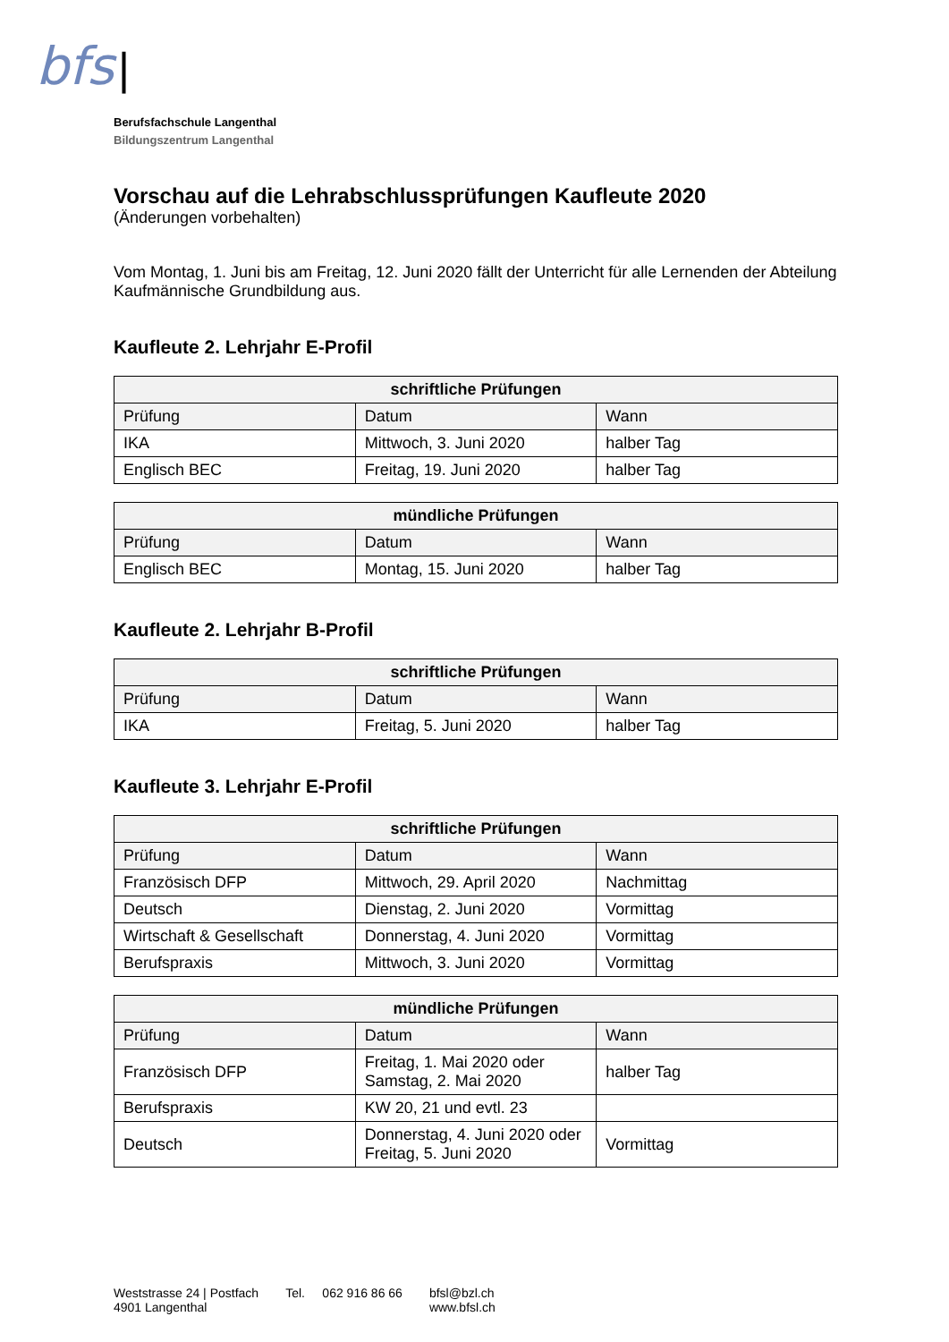bfs |
Berufsfachschule Langenthal
Bildungszentrum Langenthal
Vorschau auf die Lehrabschlussprüfungen Kaufleute 2020
(Änderungen vorbehalten)
Vom Montag, 1. Juni bis am Freitag, 12. Juni 2020 fällt der Unterricht für alle Lernenden der Abteilung Kaufmännische Grundbildung aus.
Kaufleute 2. Lehrjahr E-Profil
| schriftliche Prüfungen | | |
| --- | --- | --- |
| Prüfung | Datum | Wann |
| IKA | Mittwoch, 3. Juni 2020 | halber Tag |
| Englisch BEC | Freitag, 19. Juni 2020 | halber Tag |
| mündliche Prüfungen | | |
| --- | --- | --- |
| Prüfung | Datum | Wann |
| Englisch BEC | Montag, 15. Juni 2020 | halber Tag |
Kaufleute 2. Lehrjahr B-Profil
| schriftliche Prüfungen | | |
| --- | --- | --- |
| Prüfung | Datum | Wann |
| IKA | Freitag, 5. Juni 2020 | halber Tag |
Kaufleute 3. Lehrjahr E-Profil
| schriftliche Prüfungen | | |
| --- | --- | --- |
| Prüfung | Datum | Wann |
| Französisch DFP | Mittwoch, 29. April 2020 | Nachmittag |
| Deutsch | Dienstag, 2. Juni 2020 | Vormittag |
| Wirtschaft & Gesellschaft | Donnerstag, 4. Juni 2020 | Vormittag |
| Berufspraxis | Mittwoch, 3. Juni 2020 | Vormittag |
| mündliche Prüfungen | | |
| --- | --- | --- |
| Prüfung | Datum | Wann |
| Französisch DFP | Freitag, 1. Mai 2020 oder Samstag, 2. Mai 2020 | halber Tag |
| Berufspraxis | KW 20, 21 und evtl. 23 | |
| Deutsch | Donnerstag, 4. Juni 2020 oder Freitag, 5. Juni 2020 | Vormittag |
Weststrasse 24 | Postfach
4901 Langenthal
Tel. 062 916 86 66 bfsl@bzl.ch
www.bfsl.ch